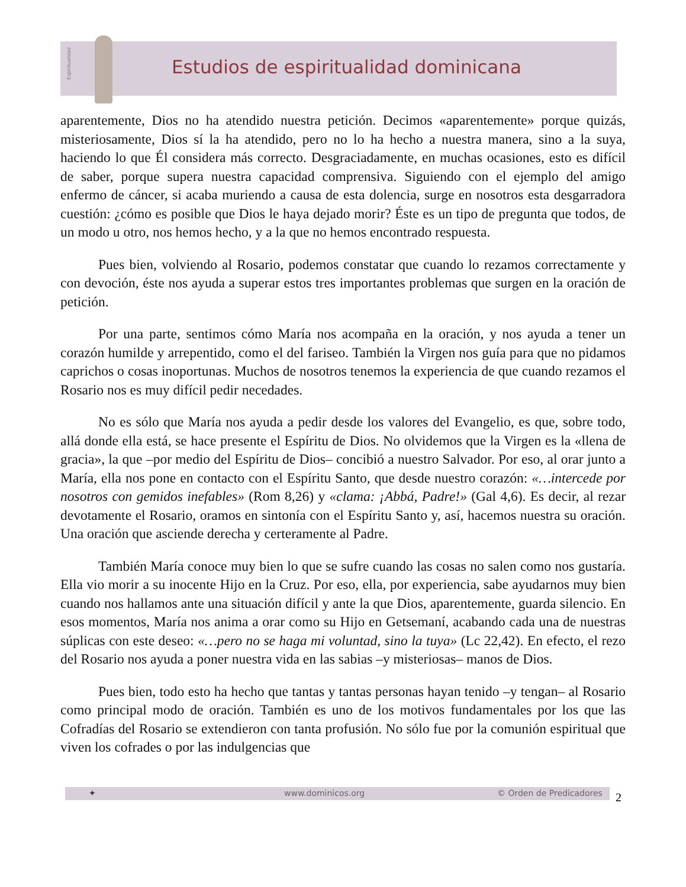Espiritualidad
Estudios de espiritualidad dominicana
aparentemente, Dios no ha atendido nuestra petición. Decimos «aparentemente» porque quizás, misteriosamente, Dios sí la ha atendido, pero no lo ha hecho a nuestra manera, sino a la suya, haciendo lo que Él considera más correcto. Desgraciadamente, en muchas ocasiones, esto es difícil de saber, porque supera nuestra capacidad comprensiva. Siguiendo con el ejemplo del amigo enfermo de cáncer, si acaba muriendo a causa de esta dolencia, surge en nosotros esta desgarradora cuestión: ¿cómo es posible que Dios le haya dejado morir? Éste es un tipo de pregunta que todos, de un modo u otro, nos hemos hecho, y a la que no hemos encontrado respuesta.
Pues bien, volviendo al Rosario, podemos constatar que cuando lo rezamos correctamente y con devoción, éste nos ayuda a superar estos tres importantes problemas que surgen en la oración de petición.
Por una parte, sentimos cómo María nos acompaña en la oración, y nos ayuda a tener un corazón humilde y arrepentido, como el del fariseo. También la Virgen nos guía para que no pidamos caprichos o cosas inoportunas. Muchos de nosotros tenemos la experiencia de que cuando rezamos el Rosario nos es muy difícil pedir necedades.
No es sólo que María nos ayuda a pedir desde los valores del Evangelio, es que, sobre todo, allá donde ella está, se hace presente el Espíritu de Dios. No olvidemos que la Virgen es la «llena de gracia», la que –por medio del Espíritu de Dios– concibió a nuestro Salvador. Por eso, al orar junto a María, ella nos pone en contacto con el Espíritu Santo, que desde nuestro corazón: «…intercede por nosotros con gemidos inefables» (Rom 8,26) y «clama: ¡Abbá, Padre!» (Gal 4,6). Es decir, al rezar devotamente el Rosario, oramos en sintonía con el Espíritu Santo y, así, hacemos nuestra su oración. Una oración que asciende derecha y certeramente al Padre.
También María conoce muy bien lo que se sufre cuando las cosas no salen como nos gustaría. Ella vio morir a su inocente Hijo en la Cruz. Por eso, ella, por experiencia, sabe ayudarnos muy bien cuando nos hallamos ante una situación difícil y ante la que Dios, aparentemente, guarda silencio. En esos momentos, María nos anima a orar como su Hijo en Getsemaní, acabando cada una de nuestras súplicas con este deseo: «…pero no se haga mi voluntad, sino la tuya» (Lc 22,42). En efecto, el rezo del Rosario nos ayuda a poner nuestra vida en las sabias –y misteriosas– manos de Dios.
Pues bien, todo esto ha hecho que tantas y tantas personas hayan tenido –y tengan– al Rosario como principal modo de oración. También es uno de los motivos fundamentales por los que las Cofradías del Rosario se extendieron con tanta profusión. No sólo fue por la comunión espiritual que viven los cofrades o por las indulgencias que
✦ www.dominicos.org © Orden de Predicadores 2